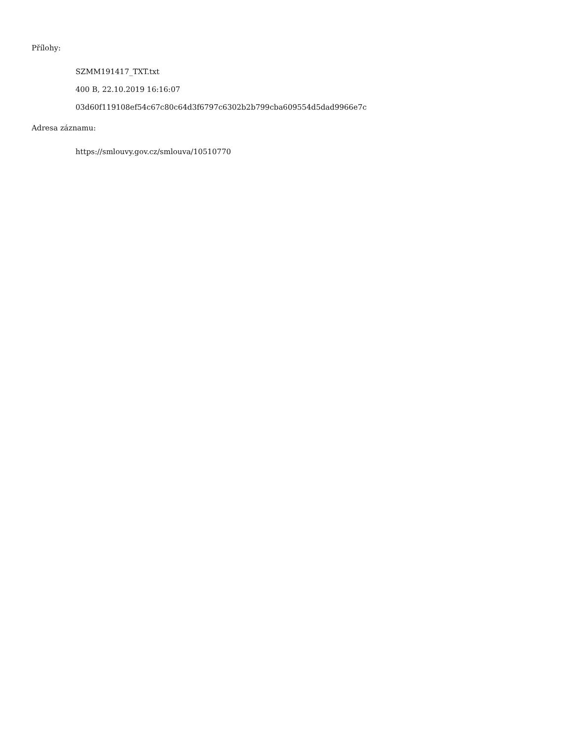Přílohy:
SZMM191417_TXT.txt
400 B, 22.10.2019 16:16:07
03d60f119108ef54c67c80c64d3f6797c6302b2b799cba609554d5dad9966e7c
Adresa záznamu:
https://smlouvy.gov.cz/smlouva/10510770